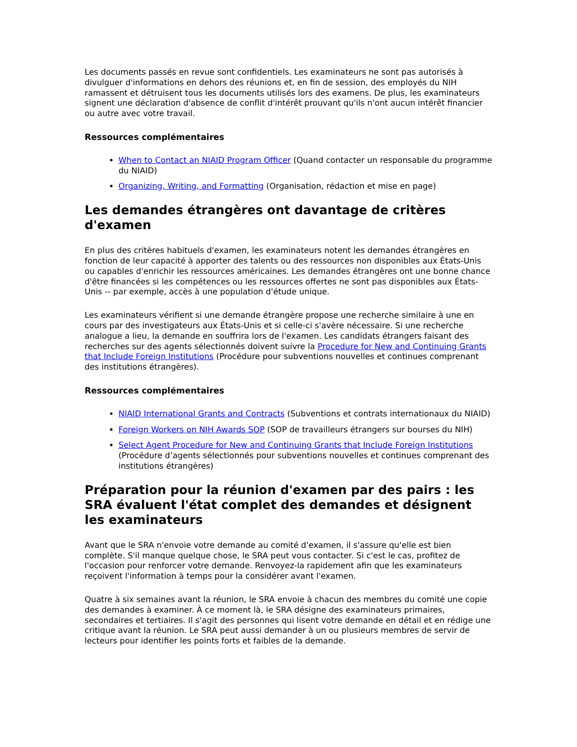Les documents passés en revue sont confidentiels. Les examinateurs ne sont pas autorisés à divulguer d'informations en dehors des réunions et, en fin de session, des employés du NIH ramassent et détruisent tous les documents utilisés lors des examens. De plus, les examinateurs signent une déclaration d'absence de conflit d'intérêt prouvant qu'ils n'ont aucun intérêt financier ou autre avec votre travail.
Ressources complémentaires
When to Contact an NIAID Program Officer (Quand contacter un responsable du programme du NIAID)
Organizing, Writing, and Formatting (Organisation, rédaction et mise en page)
Les demandes étrangères ont davantage de critères d'examen
En plus des critères habituels d'examen, les examinateurs notent les demandes étrangères en fonction de leur capacité à apporter des talents ou des ressources non disponibles aux États-Unis ou capables d'enrichir les ressources américaines. Les demandes étrangères ont une bonne chance d'être financées si les compétences ou les ressources offertes ne sont pas disponibles aux États-Unis -- par exemple, accès à une population d'étude unique.
Les examinateurs vérifient si une demande étrangère propose une recherche similaire à une en cours par des investigateurs aux États-Unis et si celle-ci s'avère nécessaire. Si une recherche analogue a lieu, la demande en souffrira lors de l'examen. Les candidats étrangers faisant des recherches sur des agents sélectionnés doivent suivre la Procedure for New and Continuing Grants that Include Foreign Institutions (Procédure pour subventions nouvelles et continues comprenant des institutions étrangères).
Ressources complémentaires
NIAID International Grants and Contracts (Subventions et contrats internationaux du NIAID)
Foreign Workers on NIH Awards SOP (SOP de travailleurs étrangers sur bourses du NIH)
Select Agent Procedure for New and Continuing Grants that Include Foreign Institutions (Procédure d’agents sélectionnés pour subventions nouvelles et continues comprenant des institutions étrangères)
Préparation pour la réunion d'examen par des pairs : les SRA évaluent l'état complet des demandes et désignent les examinateurs
Avant que le SRA n'envoie votre demande au comité d'examen, il s'assure qu'elle est bien complète. S'il manque quelque chose, le SRA peut vous contacter. Si c'est le cas, profitez de l'occasion pour renforcer votre demande. Renvoyez-la rapidement afin que les examinateurs reçoivent l'information à temps pour la considérer avant l'examen.
Quatre à six semaines avant la réunion, le SRA envoie à chacun des membres du comité une copie des demandes à examiner. À ce moment là, le SRA désigne des examinateurs primaires, secondaires et tertiaires. Il s'agit des personnes qui lisent votre demande en détail et en rédige une critique avant la réunion. Le SRA peut aussi demander à un ou plusieurs membres de servir de lecteurs pour identifier les points forts et faibles de la demande.